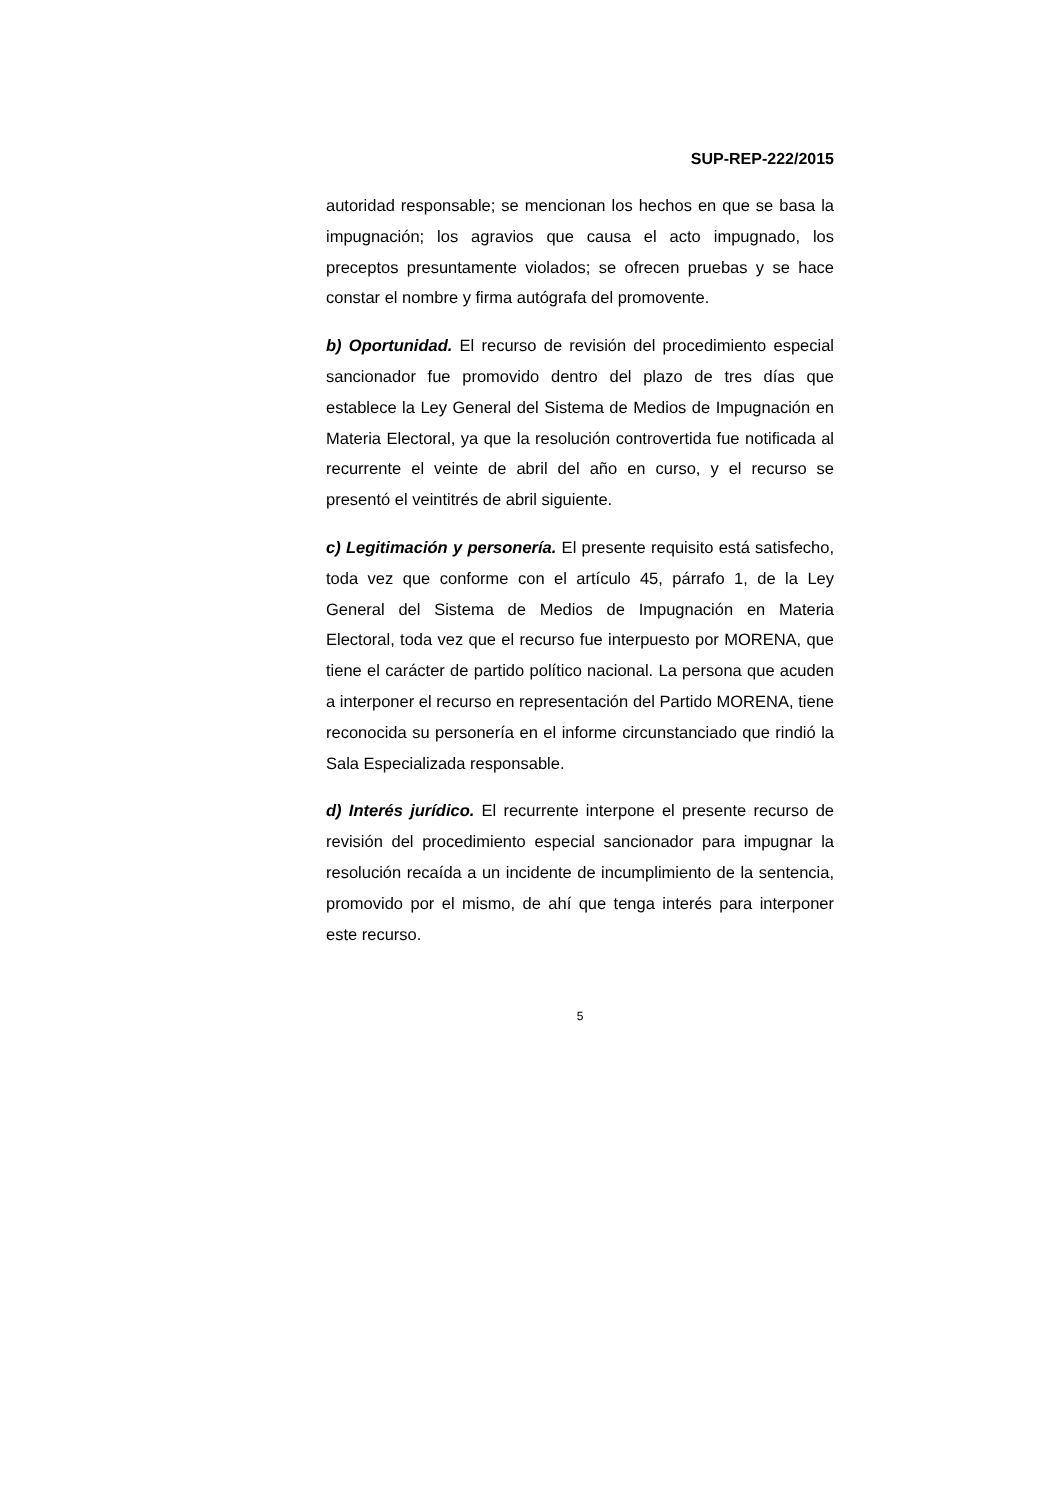SUP-REP-222/2015
autoridad responsable; se mencionan los hechos en que se basa la impugnación; los agravios que causa el acto impugnado, los preceptos presuntamente violados; se ofrecen pruebas y se hace constar el nombre y firma autógrafa del promovente.
b) Oportunidad. El recurso de revisión del procedimiento especial sancionador fue promovido dentro del plazo de tres días que establece la Ley General del Sistema de Medios de Impugnación en Materia Electoral, ya que la resolución controvertida fue notificada al recurrente el veinte de abril del año en curso, y el recurso se presentó el veintitrés de abril siguiente.
c) Legitimación y personería. El presente requisito está satisfecho, toda vez que conforme con el artículo 45, párrafo 1, de la Ley General del Sistema de Medios de Impugnación en Materia Electoral, toda vez que el recurso fue interpuesto por MORENA, que tiene el carácter de partido político nacional. La persona que acuden a interponer el recurso en representación del Partido MORENA, tiene reconocida su personería en el informe circunstanciado que rindió la Sala Especializada responsable.
d) Interés jurídico. El recurrente interpone el presente recurso de revisión del procedimiento especial sancionador para impugnar la resolución recaída a un incidente de incumplimiento de la sentencia, promovido por el mismo, de ahí que tenga interés para interponer este recurso.
5